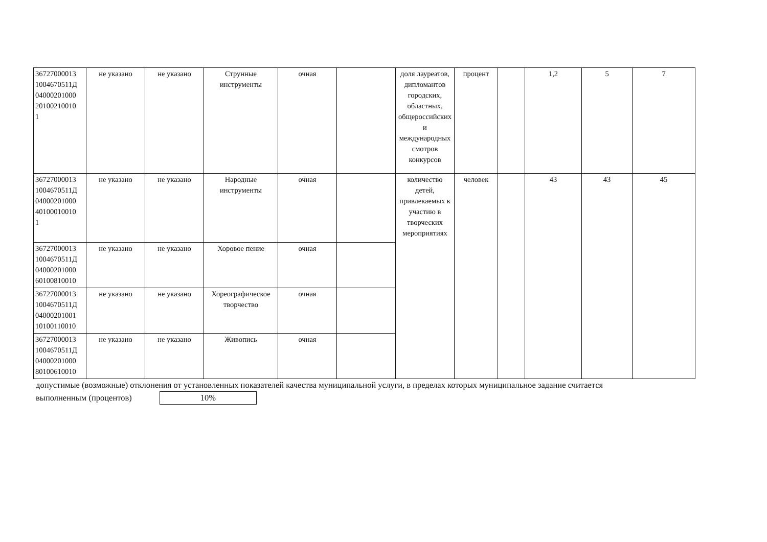| 36727000013 1004670511Д 04000201000 20100210010 1 | не указано | не указано | Струнные инструменты | очная | | доля лауреатов, дипломантов городских, областных, общероссийских и международных смотров конкурсов | процент | | 1,2 | 5 | 7 |
| 36727000013 1004670511Д 04000201000 40100010010 1 | не указано | не указано | Народные инструменты | очная | | количество детей, привлекаемых к участию в творческих мероприятиях | человек | | 43 | 43 | 45 |
| 36727000013 1004670511Д 04000201000 60100810010 | не указано | не указано | Хоровое пение | очная | | | | | | | |
| 36727000013 1004670511Д 04000201001 10100110010 | не указано | не указано | Хореографическое творчество | очная | | | | | | | |
| 36727000013 1004670511Д 04000201000 80100610010 | не указано | не указано | Живопись | очная | | | | | | | |
допустимые (возможные) отклонения от установленных показателей качества муниципальной услуги, в пределах которых муниципальное задание считается выполненным (процентов) 10%